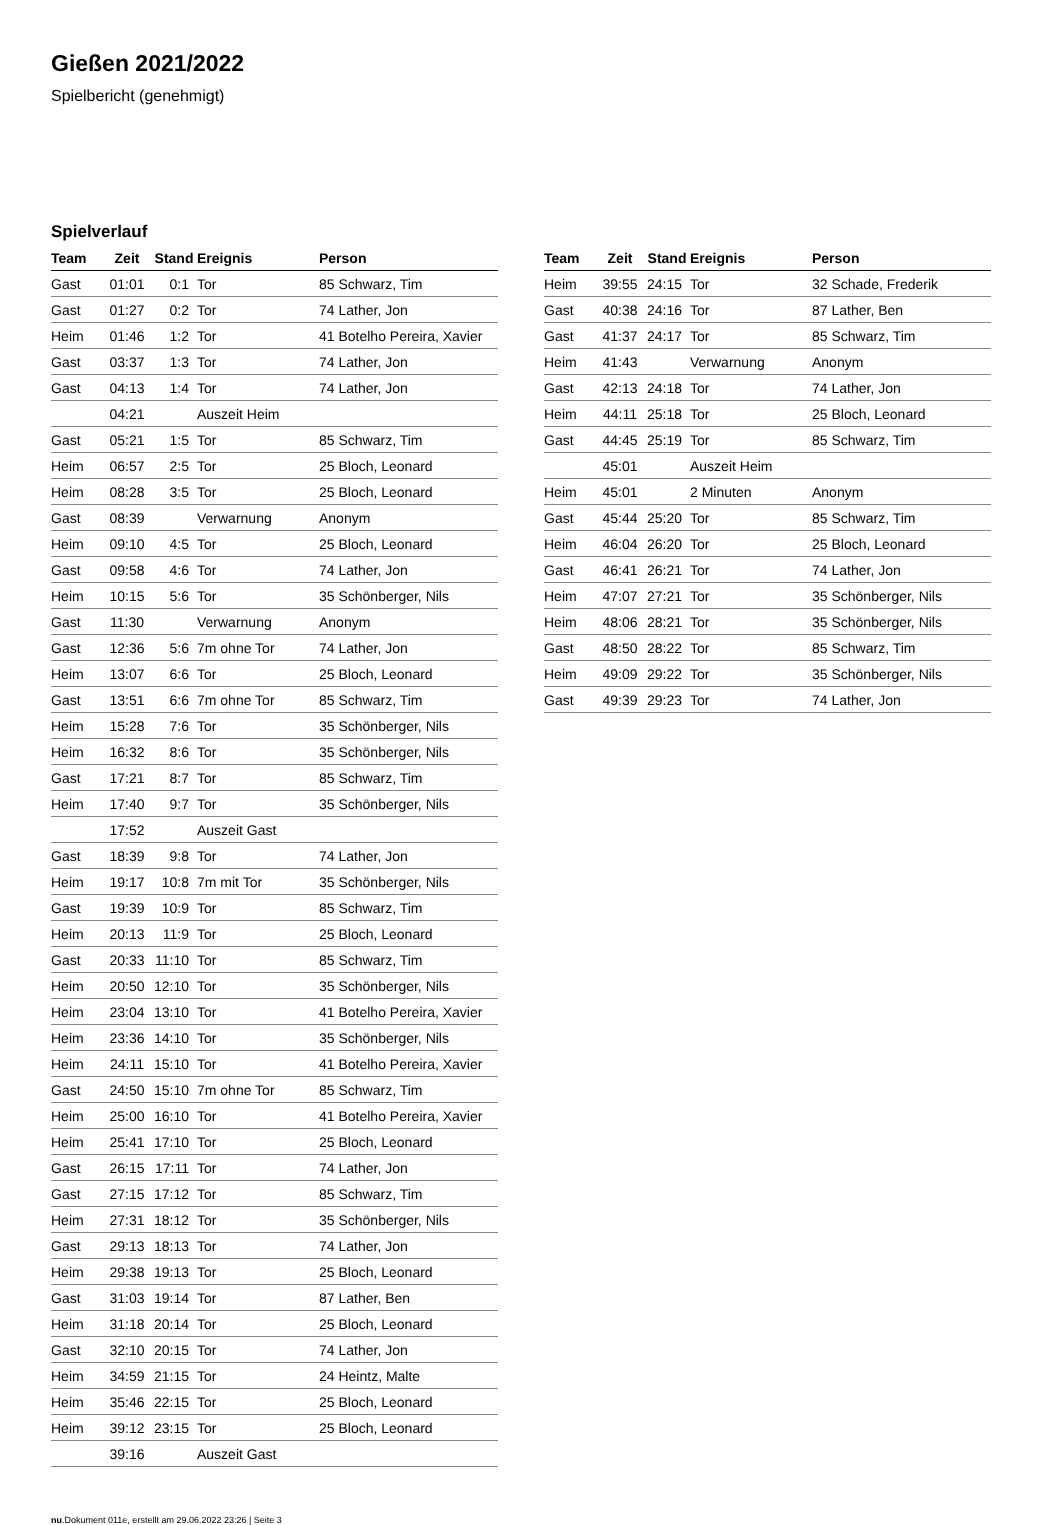Gießen 2021/2022
Spielbericht (genehmigt)
Spielverlauf
| Team | Zeit | Stand | Ereignis | Person |
| --- | --- | --- | --- | --- |
| Gast | 01:01 | 0:1 | Tor | 85 Schwarz, Tim |
| Gast | 01:27 | 0:2 | Tor | 74 Lather, Jon |
| Heim | 01:46 | 1:2 | Tor | 41 Botelho Pereira, Xavier |
| Gast | 03:37 | 1:3 | Tor | 74 Lather, Jon |
| Gast | 04:13 | 1:4 | Tor | 74 Lather, Jon |
| | 04:21 | | Auszeit Heim | |
| Gast | 05:21 | 1:5 | Tor | 85 Schwarz, Tim |
| Heim | 06:57 | 2:5 | Tor | 25 Bloch, Leonard |
| Heim | 08:28 | 3:5 | Tor | 25 Bloch, Leonard |
| Gast | 08:39 | | Verwarnung | Anonym |
| Heim | 09:10 | 4:5 | Tor | 25 Bloch, Leonard |
| Gast | 09:58 | 4:6 | Tor | 74 Lather, Jon |
| Heim | 10:15 | 5:6 | Tor | 35 Schönberger, Nils |
| Gast | 11:30 | | Verwarnung | Anonym |
| Gast | 12:36 | 5:6 | 7m ohne Tor | 74 Lather, Jon |
| Heim | 13:07 | 6:6 | Tor | 25 Bloch, Leonard |
| Gast | 13:51 | 6:6 | 7m ohne Tor | 85 Schwarz, Tim |
| Heim | 15:28 | 7:6 | Tor | 35 Schönberger, Nils |
| Heim | 16:32 | 8:6 | Tor | 35 Schönberger, Nils |
| Gast | 17:21 | 8:7 | Tor | 85 Schwarz, Tim |
| Heim | 17:40 | 9:7 | Tor | 35 Schönberger, Nils |
| | 17:52 | | Auszeit Gast | |
| Gast | 18:39 | 9:8 | Tor | 74 Lather, Jon |
| Heim | 19:17 | 10:8 | 7m mit Tor | 35 Schönberger, Nils |
| Gast | 19:39 | 10:9 | Tor | 85 Schwarz, Tim |
| Heim | 20:13 | 11:9 | Tor | 25 Bloch, Leonard |
| Gast | 20:33 | 11:10 | Tor | 85 Schwarz, Tim |
| Heim | 20:50 | 12:10 | Tor | 35 Schönberger, Nils |
| Heim | 23:04 | 13:10 | Tor | 41 Botelho Pereira, Xavier |
| Heim | 23:36 | 14:10 | Tor | 35 Schönberger, Nils |
| Heim | 24:11 | 15:10 | Tor | 41 Botelho Pereira, Xavier |
| Gast | 24:50 | 15:10 | 7m ohne Tor | 85 Schwarz, Tim |
| Heim | 25:00 | 16:10 | Tor | 41 Botelho Pereira, Xavier |
| Heim | 25:41 | 17:10 | Tor | 25 Bloch, Leonard |
| Gast | 26:15 | 17:11 | Tor | 74 Lather, Jon |
| Gast | 27:15 | 17:12 | Tor | 85 Schwarz, Tim |
| Heim | 27:31 | 18:12 | Tor | 35 Schönberger, Nils |
| Gast | 29:13 | 18:13 | Tor | 74 Lather, Jon |
| Heim | 29:38 | 19:13 | Tor | 25 Bloch, Leonard |
| Gast | 31:03 | 19:14 | Tor | 87 Lather, Ben |
| Heim | 31:18 | 20:14 | Tor | 25 Bloch, Leonard |
| Gast | 32:10 | 20:15 | Tor | 74 Lather, Jon |
| Heim | 34:59 | 21:15 | Tor | 24 Heintz, Malte |
| Heim | 35:46 | 22:15 | Tor | 25 Bloch, Leonard |
| Heim | 39:12 | 23:15 | Tor | 25 Bloch, Leonard |
| | 39:16 | | Auszeit Gast | |
| Team | Zeit | Stand | Ereignis | Person |
| --- | --- | --- | --- | --- |
| Heim | 39:55 | 24:15 | Tor | 32 Schade, Frederik |
| Gast | 40:38 | 24:16 | Tor | 87 Lather, Ben |
| Gast | 41:37 | 24:17 | Tor | 85 Schwarz, Tim |
| Heim | 41:43 | | Verwarnung | Anonym |
| Gast | 42:13 | 24:18 | Tor | 74 Lather, Jon |
| Heim | 44:11 | 25:18 | Tor | 25 Bloch, Leonard |
| Gast | 44:45 | 25:19 | Tor | 85 Schwarz, Tim |
| | 45:01 | | Auszeit Heim | |
| Heim | 45:01 | | 2 Minuten | Anonym |
| Gast | 45:44 | 25:20 | Tor | 85 Schwarz, Tim |
| Heim | 46:04 | 26:20 | Tor | 25 Bloch, Leonard |
| Gast | 46:41 | 26:21 | Tor | 74 Lather, Jon |
| Heim | 47:07 | 27:21 | Tor | 35 Schönberger, Nils |
| Heim | 48:06 | 28:21 | Tor | 35 Schönberger, Nils |
| Gast | 48:50 | 28:22 | Tor | 85 Schwarz, Tim |
| Heim | 49:09 | 29:22 | Tor | 35 Schönberger, Nils |
| Gast | 49:39 | 29:23 | Tor | 74 Lather, Jon |
nu.Dokument 011e, erstellt am 29.06.2022 23:26 | Seite 3